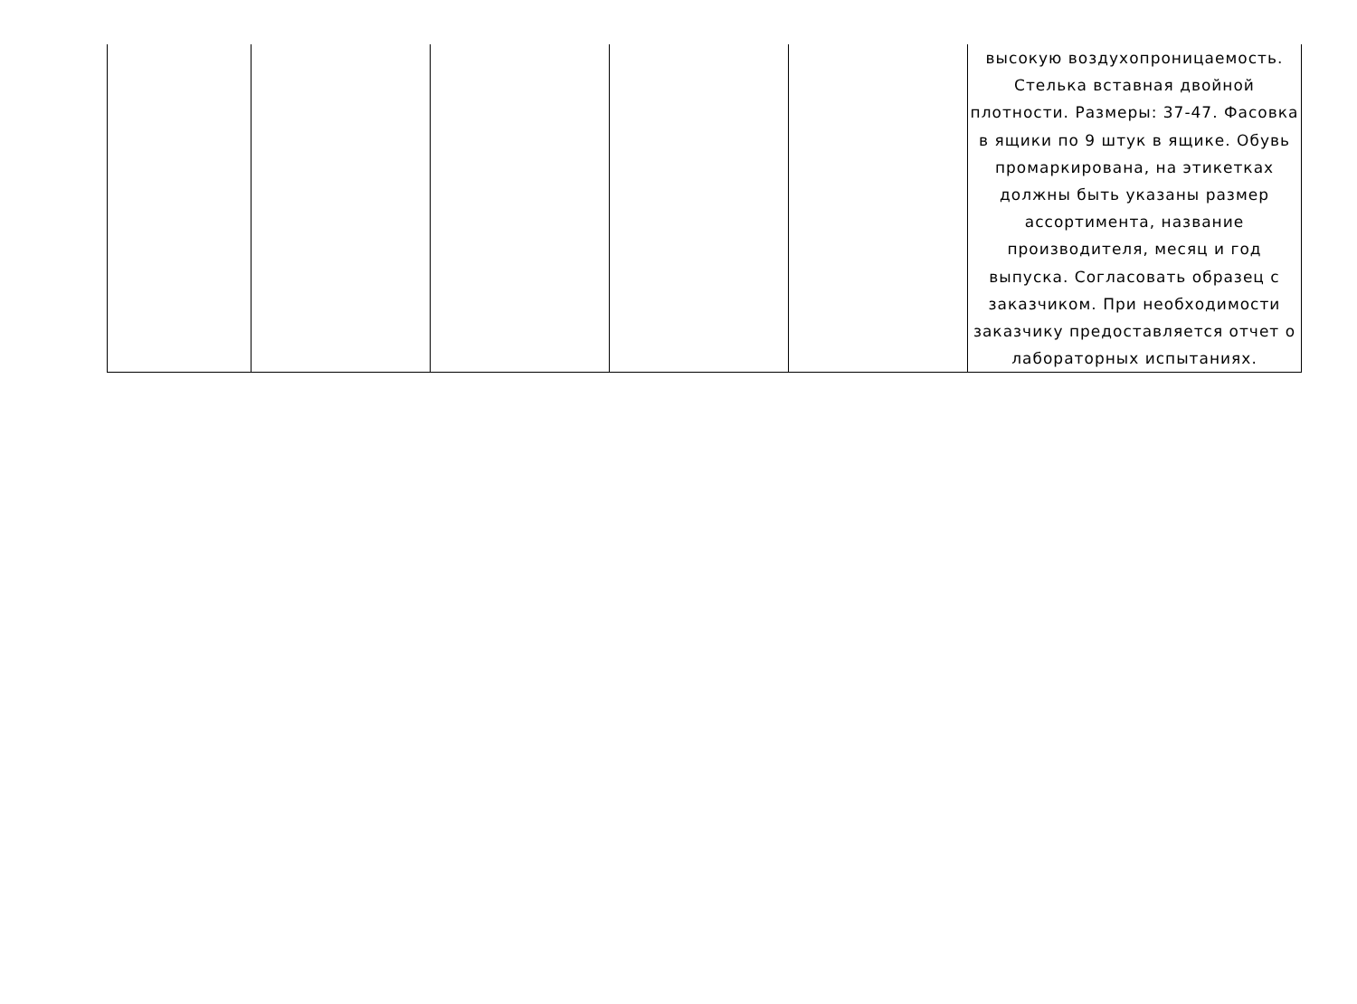| | | | | | высокую воздухопроницаемость. Стелька вставная двойной плотности. Размеры: 37-47. Фасовка в ящики по 9 штук в ящике. Обувь промаркирована, на этикетках должны быть указаны размер ассортимента, название производителя, месяц и год выпуска. Согласовать образец с заказчиком. При необходимости заказчику предоставляется отчет о лабораторных испытаниях. |